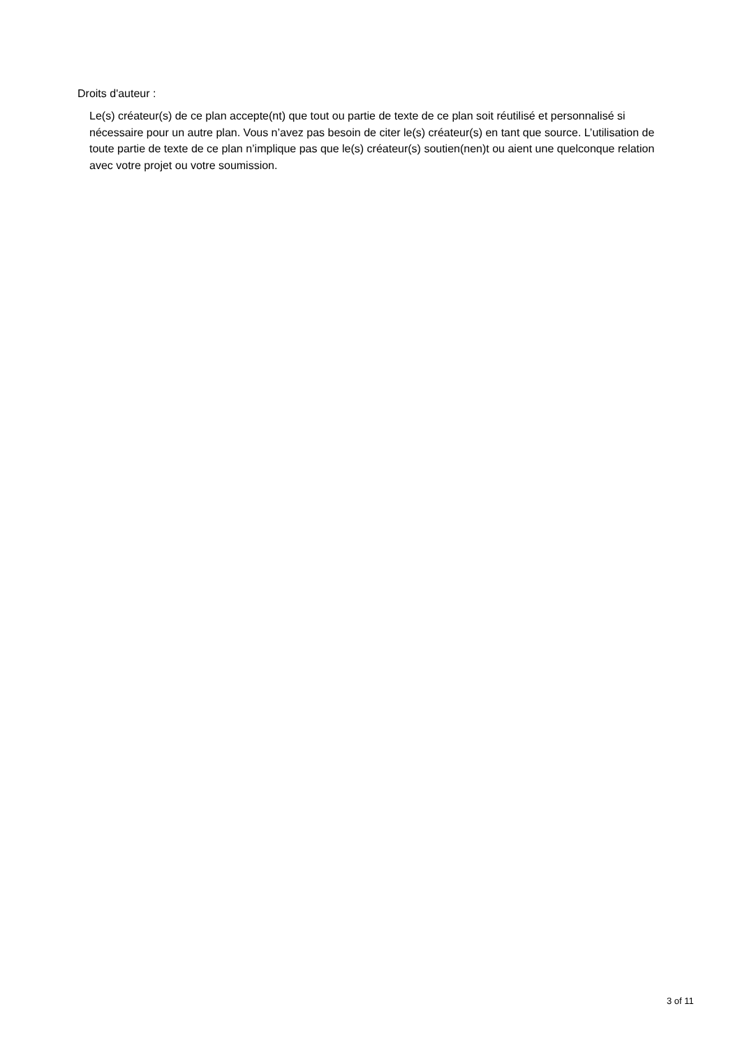Droits d'auteur :
Le(s) créateur(s) de ce plan accepte(nt) que tout ou partie de texte de ce plan soit réutilisé et personnalisé si nécessaire pour un autre plan. Vous n’avez pas besoin de citer le(s) créateur(s) en tant que source. L’utilisation de toute partie de texte de ce plan n’implique pas que le(s) créateur(s) soutien(nen)t ou aient une quelconque relation avec votre projet ou votre soumission.
3 of 11